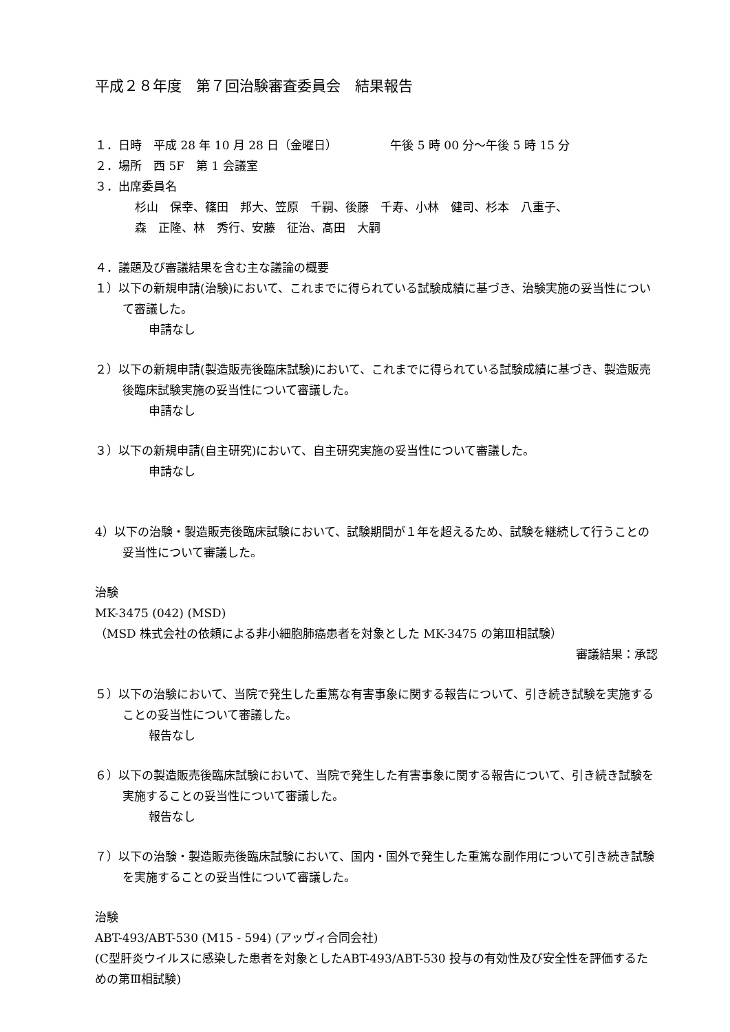平成２８年度　第７回治験審査委員会　結果報告
１．日時　平成 28 年 10 月 28 日（金曜日）　　　　　午後 5 時 00 分～午後 5 時 15 分
２．場所　西 5F　第 1 会議室
３．出席委員名
杉山　保幸、篠田　邦大、笠原　千嗣、後藤　千寿、小林　健司、杉本　八重子、
森　正隆、林　秀行、安藤　征治、髙田　大嗣
４．議題及び審議結果を含む主な議論の概要
１）以下の新規申請(治験)において、これまでに得られている試験成績に基づき、治験実施の妥当性について審議した。
申請なし
２）以下の新規申請(製造販売後臨床試験)において、これまでに得られている試験成績に基づき、製造販売後臨床試験実施の妥当性について審議した。
申請なし
３）以下の新規申請(自主研究)において、自主研究実施の妥当性について審議した。
申請なし
4）以下の治験・製造販売後臨床試験において、試験期間が１年を超えるため、試験を継続して行うことの妥当性について審議した。
治験
MK-3475 (042) (MSD)
（MSD 株式会社の依頼による非小細胞肺癌患者を対象とした MK-3475 の第Ⅲ相試験）
審議結果：承認
５）以下の治験において、当院で発生した重篤な有害事象に関する報告について、引き続き試験を実施することの妥当性について審議した。
報告なし
６）以下の製造販売後臨床試験において、当院で発生した有害事象に関する報告について、引き続き試験を実施することの妥当性について審議した。
報告なし
７）以下の治験・製造販売後臨床試験において、国内・国外で発生した重篤な副作用について引き続き試験を実施することの妥当性について審議した。
治験
ABT-493/ABT-530 (M15 - 594) (アッヴィ合同会社)
(C型肝炎ウイルスに感染した患者を対象としたABT-493/ABT-530 投与の有効性及び安全性を評価するための第Ⅲ相試験)